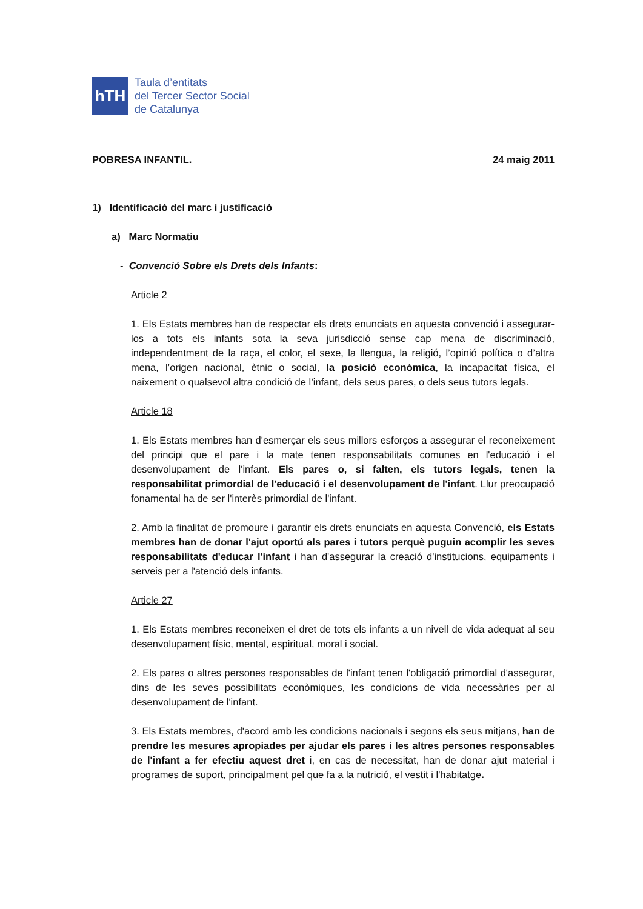hTH
Taula d’entitats
del Tercer Sector Social
de Catalunya
POBRESA INFANTIL. 24 maig 2011
1) Identificació del marc i justificació
a) Marc Normatiu
- Convenció Sobre els Drets dels Infants:
Article 2
1. Els Estats membres han de respectar els drets enunciats en aquesta convenció i assegurar-los a tots els infants sota la seva jurisdicció sense cap mena de discriminació, independentment de la raça, el color, el sexe, la llengua, la religió, l’opinió política o d’altra mena, l’origen nacional, ètnic o social, la posició econòmica, la incapacitat física, el naixement o qualsevol altra condició de l’infant, dels seus pares, o dels seus tutors legals.
Article 18
1. Els Estats membres han d'esmerçar els seus millors esforços a assegurar el reconeixement del principi que el pare i la mate tenen responsabilitats comunes en l'educació i el desenvolupament de l'infant. Els pares o, si falten, els tutors legals, tenen la responsabilitat primordial de l'educació i el desenvolupament de l'infant. Llur preocupació fonamental ha de ser l'interès primordial de l'infant.
2. Amb la finalitat de promoure i garantir els drets enunciats en aquesta Convenció, els Estats membres han de donar l'ajut oportú als pares i tutors perquè puguin acomplir les seves responsabilitats d'educar l'infant i han d'assegurar la creació d'institucions, equipaments i serveis per a l'atenció dels infants.
Article 27
1. Els Estats membres reconeixen el dret de tots els infants a un nivell de vida adequat al seu desenvolupament físic, mental, espiritual, moral i social.
2. Els pares o altres persones responsables de l'infant tenen l'obligació primordial d'assegurar, dins de les seves possibilitats econòmiques, les condicions de vida necessàries per al desenvolupament de l'infant.
3. Els Estats membres, d'acord amb les condicions nacionals i segons els seus mitjans, han de prendre les mesures apropiades per ajudar els pares i les altres persones responsables de l'infant a fer efectiu aquest dret i, en cas de necessitat, han de donar ajut material i programes de suport, principalment pel que fa a la nutrició, el vestit i l'habitatge.